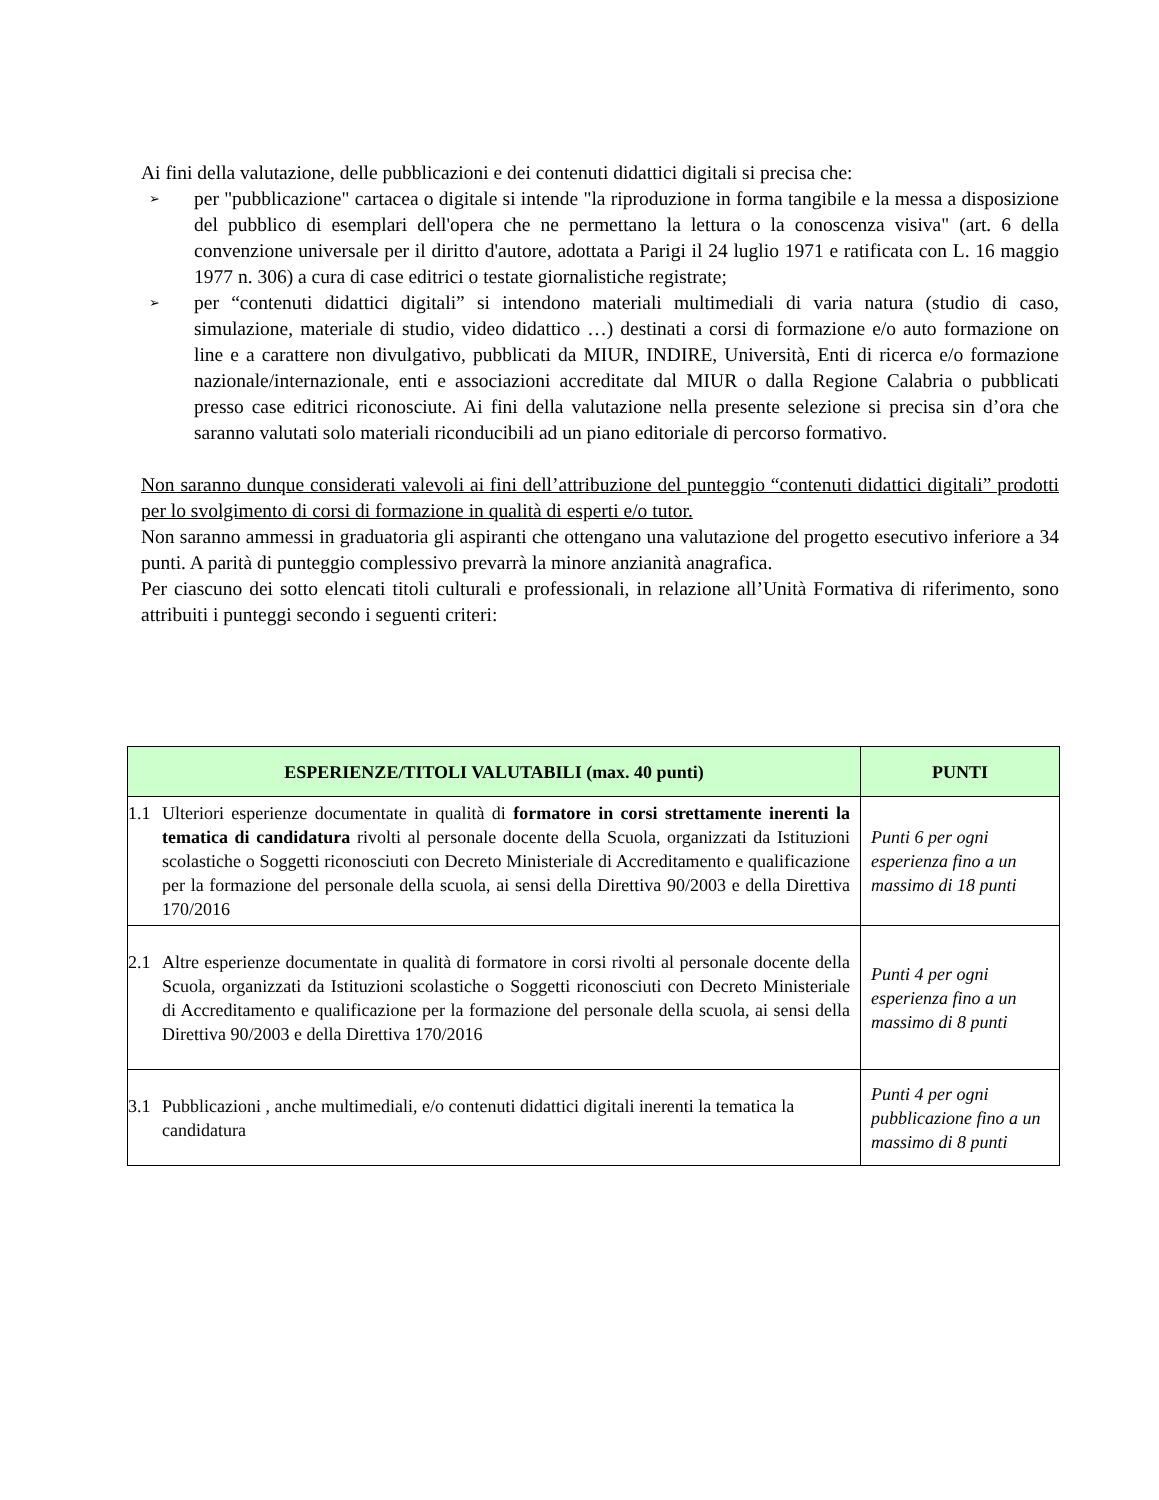Ai fini della valutazione, delle pubblicazioni e dei contenuti didattici digitali si precisa che:
➢ per "pubblicazione" cartacea o digitale si intende "la riproduzione in forma tangibile e la messa a disposizione del pubblico di esemplari dell'opera che ne permettano la lettura o la conoscenza visiva" (art. 6 della convenzione universale per il diritto d'autore, adottata a Parigi il 24 luglio 1971 e ratificata con L. 16 maggio 1977 n. 306) a cura di case editrici o testate giornalistiche registrate;
➢ per “contenuti didattici digitali” si intendono materiali multimediali di varia natura (studio di caso, simulazione, materiale di studio, video didattico …) destinati a corsi di formazione e/o auto formazione on line e a carattere non divulgativo, pubblicati da MIUR, INDIRE, Università, Enti di ricerca e/o formazione nazionale/internazionale, enti e associazioni accreditate dal MIUR o dalla Regione Calabria o pubblicati presso case editrici riconosciute. Ai fini della valutazione nella presente selezione si precisa sin d’ora che saranno valutati solo materiali riconducibili ad un piano editoriale di percorso formativo.
Non saranno dunque considerati valevoli ai fini dell’attribuzione del punteggio “contenuti didattici digitali” prodotti per lo svolgimento di corsi di formazione in qualità di esperti e/o tutor.
Non saranno ammessi in graduatoria gli aspiranti che ottengano una valutazione del progetto esecutivo inferiore a 34 punti. A parità di punteggio complessivo prevarrà la minore anzianità anagrafica.
Per ciascuno dei sotto elencati titoli culturali e professionali, in relazione all’Unità Formativa di riferimento, sono attribuiti i punteggi secondo i seguenti criteri:
| ESPERIENZE/TITOLI VALUTABILI (max. 40 punti) | PUNTI |
| --- | --- |
| 1.1 Ulteriori esperienze documentate in qualità di formatore in corsi strettamente inerenti la tematica di candidatura rivolti al personale docente della Scuola, organizzati da Istituzioni scolastiche o Soggetti riconosciuti con Decreto Ministeriale di Accreditamento e qualificazione per la formazione del personale della scuola, ai sensi della Direttiva 90/2003 e della Direttiva 170/2016 | Punti 6 per ogni esperienza fino a un massimo di 18 punti |
| 2.1 Altre esperienze documentate in qualità di formatore in corsi rivolti al personale docente della Scuola, organizzati da Istituzioni scolastiche o Soggetti riconosciuti con Decreto Ministeriale di Accreditamento e qualificazione per la formazione del personale della scuola, ai sensi della Direttiva 90/2003 e della Direttiva 170/2016 | Punti 4 per ogni esperienza fino a un massimo di 8 punti |
| 3.1 Pubblicazioni , anche multimediali, e/o contenuti didattici digitali inerenti la tematica la candidatura | Punti 4 per ogni pubblicazione fino a un massimo di 8 punti |